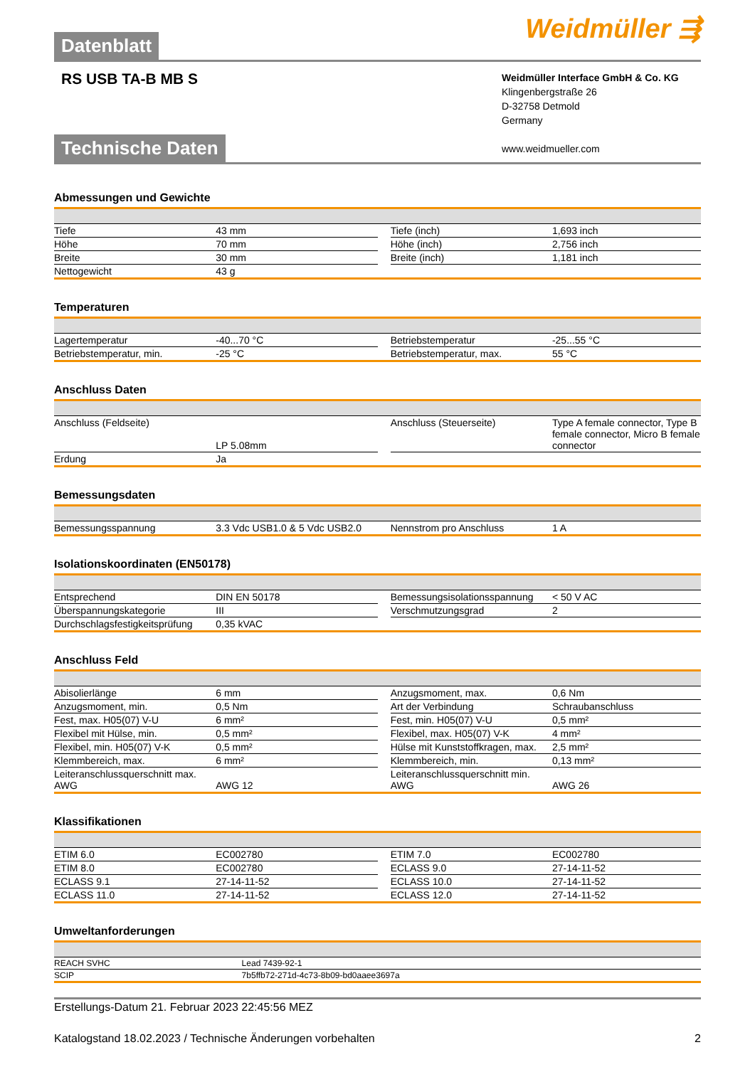Datenblatt
Weidmüller ⇶
RS USB TA-B MB S
Weidmüller Interface GmbH & Co. KG
Klingenbergstraße 26
D-32758 Detmold
Germany
www.weidmueller.com
Technische Daten
Abmessungen und Gewichte
| Tiefe | 43 mm | | Tiefe (inch) | 1,693 inch |
| Höhe | 70 mm | | Höhe (inch) | 2,756 inch |
| Breite | 30 mm | | Breite (inch) | 1,181 inch |
| Nettogewicht | 43 g | | | |
Temperaturen
| Lagertemperatur | -40...70 °C | | Betriebstemperatur | -25...55 °C |
| Betriebstemperatur, min. | -25 °C | | Betriebstemperatur, max. | 55 °C |
Anschluss Daten
| Anschluss (Feldseite) | LP 5.08mm | | Anschluss (Steuerseite) | Type A female connector, Type B female connector, Micro B female connector |
| Erdung | Ja | | | |
Bemessungsdaten
| Bemessungsspannung | 3.3 Vdc USB1.0 & 5 Vdc USB2.0 | | Nennstrom pro Anschluss | 1 A |
Isolationskoordinaten (EN50178)
| Entsprechend | DIN EN 50178 | | Bemessungsisolationsspannung | < 50 V AC |
| Überspannungskategorie | III | | Verschmutzungsgrad | 2 |
| Durchschlagsfestigkeitsprüfung | 0,35 kVAC | | | |
Anschluss Feld
| Abisolierlänge | 6 mm | | Anzugsmoment, max. | 0,6 Nm |
| Anzugsmoment, min. | 0,5 Nm | | Art der Verbindung | Schraubanschluss |
| Fest, max. H05(07) V-U | 6 mm² | | Fest, min. H05(07) V-U | 0,5 mm² |
| Flexibel mit Hülse, min. | 0,5 mm² | | Flexibel, max. H05(07) V-K | 4 mm² |
| Flexibel, min. H05(07) V-K | 0,5 mm² | | Hülse mit Kunststoffkragen, max. | 2,5 mm² |
| Klemmbereich, max. | 6 mm² | | Klemmbereich, min. | 0,13 mm² |
| Leiteranschlussquerschnitt max. AWG | AWG 12 | | Leiteranschlussquerschnitt min. AWG | AWG 26 |
Klassifikationen
| ETIM 6.0 | EC002780 | | ETIM 7.0 | EC002780 |
| ETIM 8.0 | EC002780 | | ECLASS 9.0 | 27-14-11-52 |
| ECLASS 9.1 | 27-14-11-52 | | ECLASS 10.0 | 27-14-11-52 |
| ECLASS 11.0 | 27-14-11-52 | | ECLASS 12.0 | 27-14-11-52 |
Umweltanforderungen
| REACH SVHC | Lead 7439-92-1 |
| SCIP | 7b5ffb72-271d-4c73-8b09-bd0aaee3697a |
Erstellungs-Datum 21. Februar 2023 22:45:56 MEZ
Katalogstand 18.02.2023 / Technische Änderungen vorbehalten 2